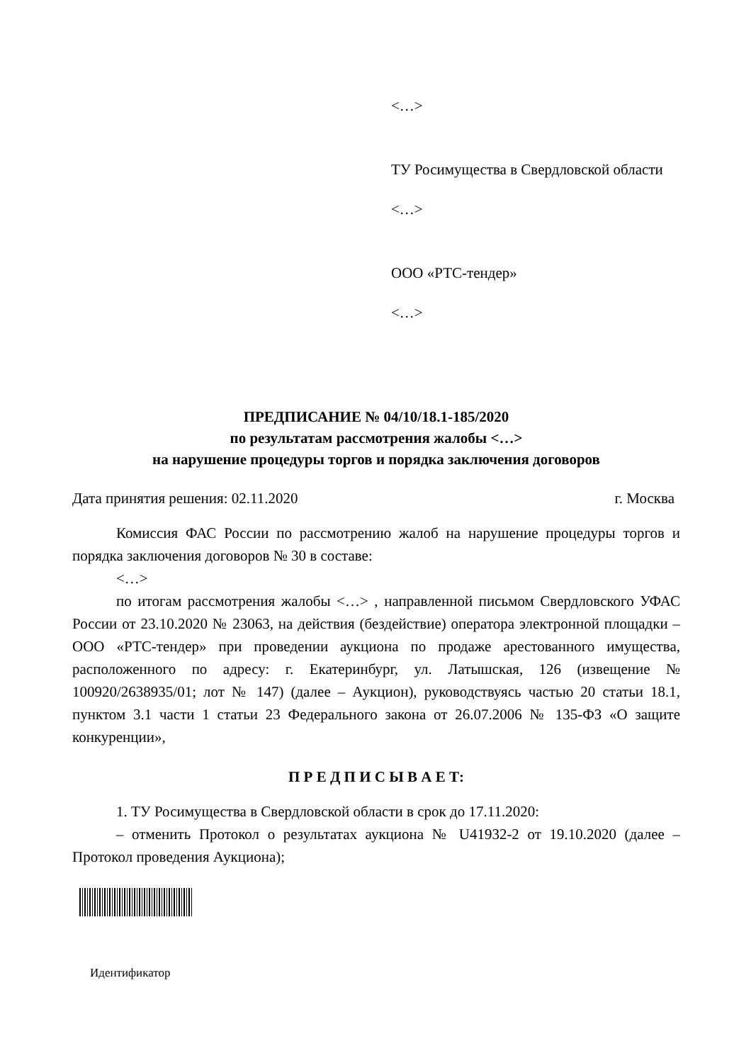<…>
ТУ Росимущества в Свердловской области
<…>
ООО «РТС-тендер»
<…>
ПРЕДПИСАНИЕ № 04/10/18.1-185/2020
по результатам рассмотрения жалобы <…>
на нарушение процедуры торгов и порядка заключения договоров
Дата принятия решения: 02.11.2020 г. Москва
Комиссия ФАС России по рассмотрению жалоб на нарушение процедуры торгов и порядка заключения договоров № 30 в составе:
<…>
по итогам рассмотрения жалобы <…> , направленной письмом Свердловского УФАС России от 23.10.2020 № 23063, на действия (бездействие) оператора электронной площадки – ООО «РТС-тендер» при проведении аукциона по продаже арестованного имущества, расположенного по адресу: г. Екатеринбург, ул. Латышская, 126 (извещение № 100920/2638935/01; лот № 147) (далее – Аукцион), руководствуясь частью 20 статьи 18.1, пунктом 3.1 части 1 статьи 23 Федерального закона от 26.07.2006 № 135-ФЗ «О защите конкуренции»,
П Р Е Д П И С Ы В А Е Т:
1. ТУ Росимущества в Свердловской области в срок до 17.11.2020:
– отменить Протокол о результатах аукциона № U41932-2 от 19.10.2020 (далее – Протокол проведения Аукциона);
Идентификатор